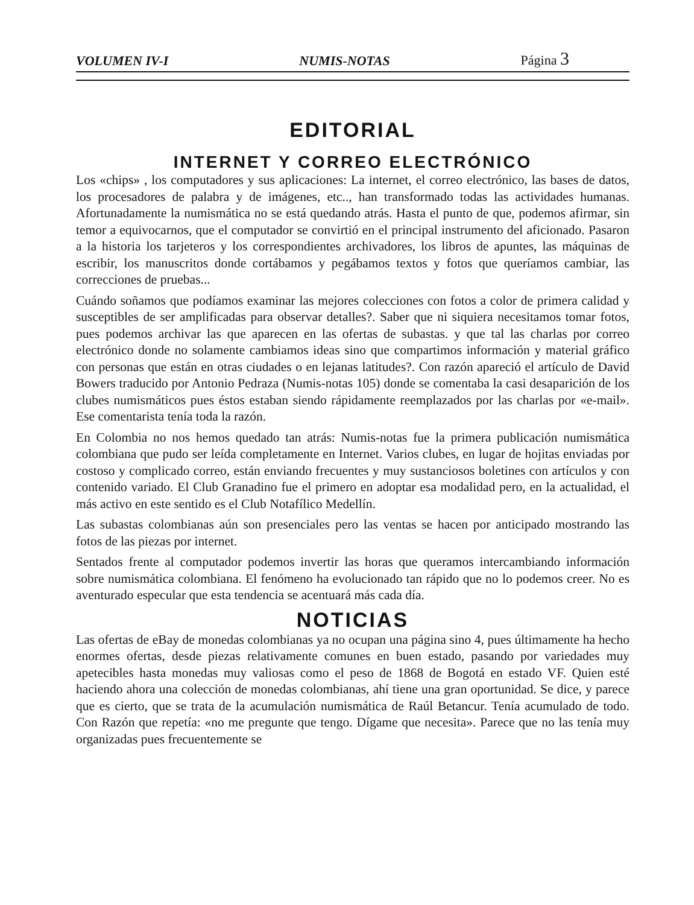VOLUMEN IV-I NUMIS-NOTAS Página 3
EDITORIAL
INTERNET Y CORREO ELECTRÓNICO
Los «chips» , los computadores y sus aplicaciones: La internet, el correo electrónico, las bases de datos, los procesadores de palabra y de imágenes, etc.., han transformado todas las actividades humanas. Afortunadamente la numismática no se está quedando atrás. Hasta el punto de que, podemos afirmar, sin temor a equivocarnos, que el computador se convirtió en el principal instrumento del aficionado. Pasaron a la historia los tarjeteros y los correspondientes archivadores, los libros de apuntes, las máquinas de escribir, los manuscritos donde cortábamos y pegábamos textos y fotos que queríamos cambiar, las correcciones de pruebas...
Cuándo soñamos que podíamos examinar las mejores colecciones con fotos a color de primera calidad y susceptibles de ser amplificadas para observar detalles?. Saber que ni siquiera necesitamos tomar fotos, pues podemos archivar las que aparecen en las ofertas de subastas. y que tal las charlas por correo electrónico donde no solamente cambiamos ideas sino que compartimos información y material gráfico con personas que están en otras ciudades o en lejanas latitudes?. Con razón apareció el artículo de David Bowers traducido por Antonio Pedraza (Numis-notas 105) donde se comentaba la casi desaparición de los clubes numismáticos pues éstos estaban siendo rápidamente reemplazados por las charlas por «e-mail». Ese comentarista tenía toda la razón.
En Colombia no nos hemos quedado tan atrás: Numis-notas fue la primera publicación numismática colombiana que pudo ser leída completamente en Internet. Varios clubes, en lugar de hojitas enviadas por costoso y complicado correo, están enviando frecuentes y muy sustanciosos boletines con artículos y con contenido variado. El Club Granadino fue el primero en adoptar esa modalidad pero, en la actualidad, el más activo en este sentido es el Club Notafílico Medellín.
Las subastas colombianas aún son presenciales pero las ventas se hacen por anticipado mostrando las fotos de las piezas por internet.
Sentados frente al computador podemos invertir las horas que queramos intercambiando información sobre numismática colombiana. El fenómeno ha evolucionado tan rápido que no lo podemos creer. No es aventurado especular que esta tendencia se acentuará más cada día.
NOTICIAS
Las ofertas de eBay de monedas colombianas ya no ocupan una página sino 4, pues últimamente ha hecho enormes ofertas, desde piezas relativamente comunes en buen estado, pasando por variedades muy apetecibles hasta monedas muy valiosas como el peso de 1868 de Bogotá en estado VF. Quien esté haciendo ahora una colección de monedas colombianas, ahí tiene una gran oportunidad. Se dice, y parece que es cierto, que se trata de la acumulación numismática de Raúl Betancur. Tenía acumulado de todo. Con Razón que repetía: «no me pregunte que tengo. Dígame que necesita». Parece que no las tenía muy organizadas pues frecuentemente se